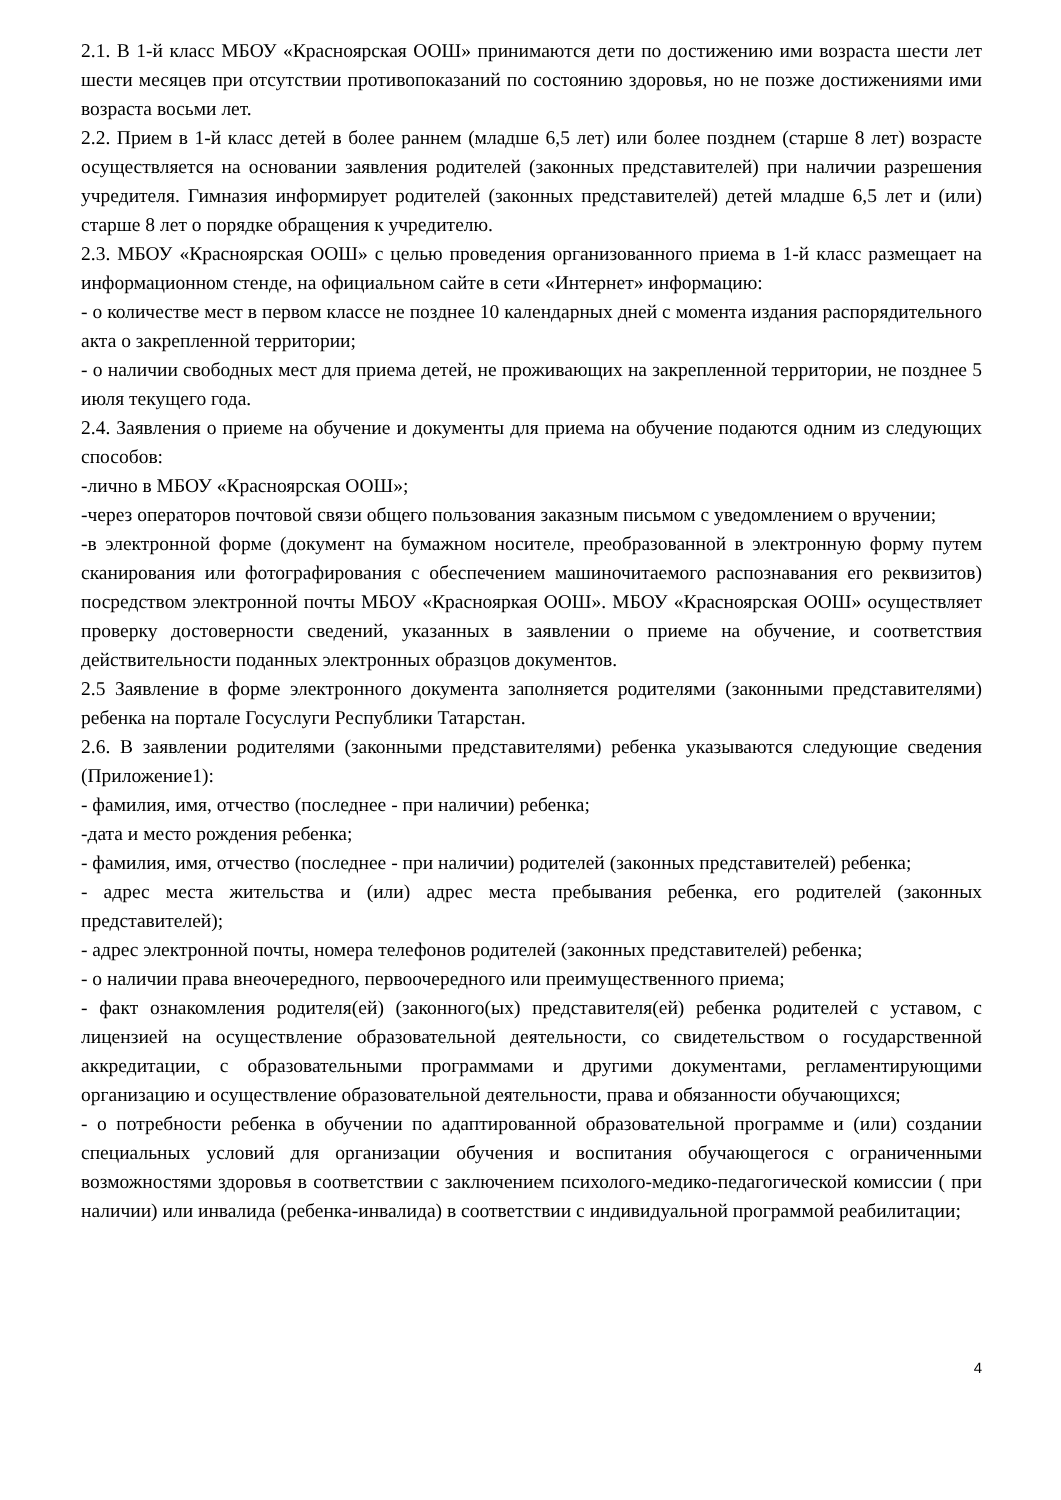2.1. В 1-й класс МБОУ «Красноярская ООШ» принимаются дети по достижению ими возраста шести лет шести месяцев при отсутствии противопоказаний по состоянию здоровья, но не позже достижениями ими возраста восьми лет.
2.2. Прием в 1-й класс детей в более раннем (младше 6,5 лет) или более позднем (старше 8 лет) возрасте осуществляется на основании заявления родителей (законных представителей) при наличии разрешения учредителя. Гимназия информирует родителей (законных представителей) детей младше 6,5 лет и (или) старше 8 лет о порядке обращения к учредителю.
2.3. МБОУ «Красноярская ООШ» с целью проведения организованного приема в 1-й класс размещает на информационном стенде, на официальном сайте в сети «Интернет» информацию:
- о количестве мест в первом классе не позднее 10 календарных дней с момента издания распорядительного акта о закрепленной территории;
- о наличии свободных мест для приема детей, не проживающих на закрепленной территории, не позднее 5 июля текущего года.
2.4. Заявления о приеме на обучение и документы для приема на обучение подаются одним из следующих способов:
-лично в МБОУ «Красноярская ООШ»;
-через операторов почтовой связи общего пользования заказным письмом с уведомлением о вручении;
-в электронной форме (документ на бумажном носителе, преобразованной в электронную форму путем сканирования или фотографирования с обеспечением машиночитаемого распознавания его реквизитов) посредством электронной почты МБОУ «Краснояркая ООШ». МБОУ «Красноярская ООШ» осуществляет проверку достоверности сведений, указанных в заявлении о приеме на обучение, и соответствия действительности поданных электронных образцов документов.
2.5 Заявление в форме электронного документа заполняется родителями (законными представителями) ребенка на портале Госуслуги Республики Татарстан.
2.6. В заявлении родителями (законными представителями) ребенка указываются следующие сведения (Приложение1):
- фамилия, имя, отчество (последнее - при наличии) ребенка;
-дата и место рождения ребенка;
- фамилия, имя, отчество (последнее - при наличии) родителей (законных представителей) ребенка;
- адрес места жительства и (или) адрес места пребывания ребенка, его родителей (законных представителей);
- адрес электронной почты, номера телефонов родителей (законных представителей) ребенка;
- о наличии права внеочередного, первоочередного или преимущественного приема;
- факт ознакомления родителя(ей) (законного(ых) представителя(ей) ребенка родителей с уставом, с лицензией на осуществление образовательной деятельности, со свидетельством о государственной аккредитации, с образовательными программами и другими документами, регламентирующими организацию и осуществление образовательной деятельности, права и обязанности обучающихся;
- о потребности ребенка в обучении по адаптированной образовательной программе и (или) создании специальных условий для организации обучения и воспитания обучающегося с ограниченными возможностями здоровья в соответствии с заключением психолого-медико-педагогической комиссии ( при наличии) или инвалида (ребенка-инвалида) в соответствии с индивидуальной программой реабилитации;
4